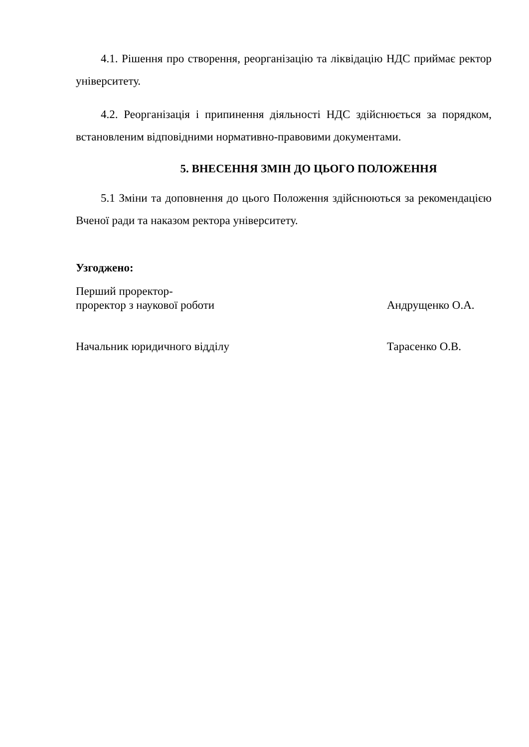4.1. Рішення про створення, реорганізацію та ліквідацію НДС приймає ректор університету.
4.2. Реорганізація і припинення діяльності НДС здійснюється за порядком, встановленим відповідними нормативно-правовими документами.
5. ВНЕСЕННЯ ЗМІН ДО ЦЬОГО ПОЛОЖЕННЯ
5.1 Зміни та доповнення до цього Положення здійснюються за рекомендацією Вченої ради та наказом ректора університету.
Узгоджено:
Перший проректор-
проректор з наукової роботи
Андрущенко О.А.
Начальник юридичного відділу Тарасенко О.В.